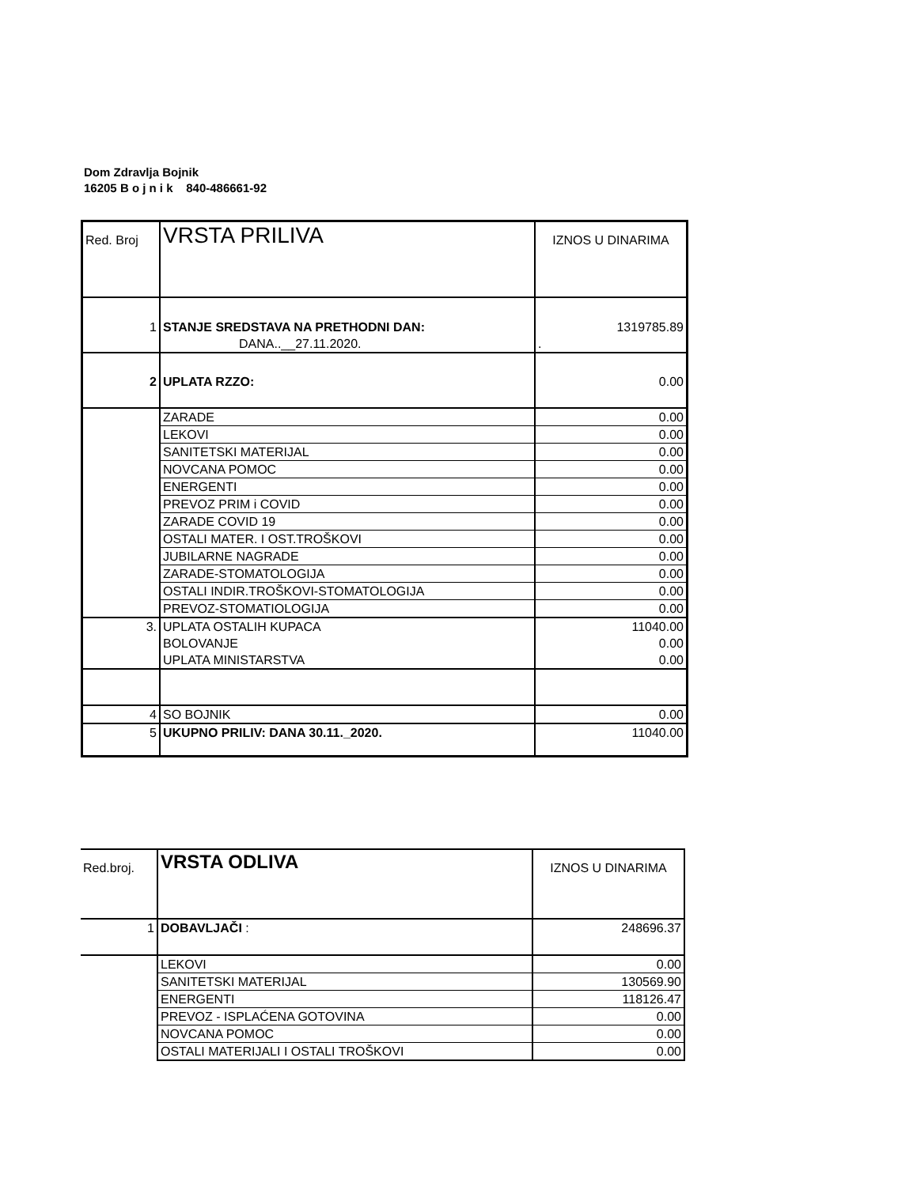Dom Zdravlja Bojnik
16205 B o j n i k 840-486661-92
| Red. Broj | VRSTA PRILIVA | IZNOS U DINARIMA |
| 1 | STANJE SREDSTAVA NA PRETHODNI DAN: DANA..__27.11.2020. | 1319785.89 . |
| 2 | UPLATA RZZO: | 0.00 |
| | ZARADE | 0.00 |
| | LEKOVI | 0.00 |
| | SANITETSKI MATERIJAL | 0.00 |
| | NOVCANA POMOC | 0.00 |
| | ENERGENTI | 0.00 |
| | PREVOZ PRIM i COVID | 0.00 |
| | ZARADE COVID 19 | 0.00 |
| | OSTALI MATER. I OST.TROŠKOVI | 0.00 |
| | JUBILARNE NAGRADE | 0.00 |
| | ZARADE-STOMATOLOGIJA | 0.00 |
| | OSTALI INDIR.TROŠKOVI-STOMATOLOGIJA | 0.00 |
| | PREVOZ-STOMATIOLOGIJA | 0.00 |
| 3. | UPLATA OSTALIH KUPACA | 11040.00 |
| | BOLOVANJE | 0.00 |
| | UPLATA MINISTARSTVA | 0.00 |
| 4 | SO BOJNIK | 0.00 |
| 5 | UKUPNO PRILIV: DANA 30.11._2020. | 11040.00 |
| Red.broj. | VRSTA ODLIVA | IZNOS U DINARIMA |
| 1 | DOBAVLJAČI : | 248696.37 |
| | LEKOVI | 0.00 |
| | SANITETSKI MATERIJAL | 130569.90 |
| | ENERGENTI | 118126.47 |
| | PREVOZ - ISPLAĆENA GOTOVINA | 0.00 |
| | NOVCANA POMOC | 0.00 |
| | OSTALI MATERIJALI I OSTALI TROŠKOVI | 0.00 |